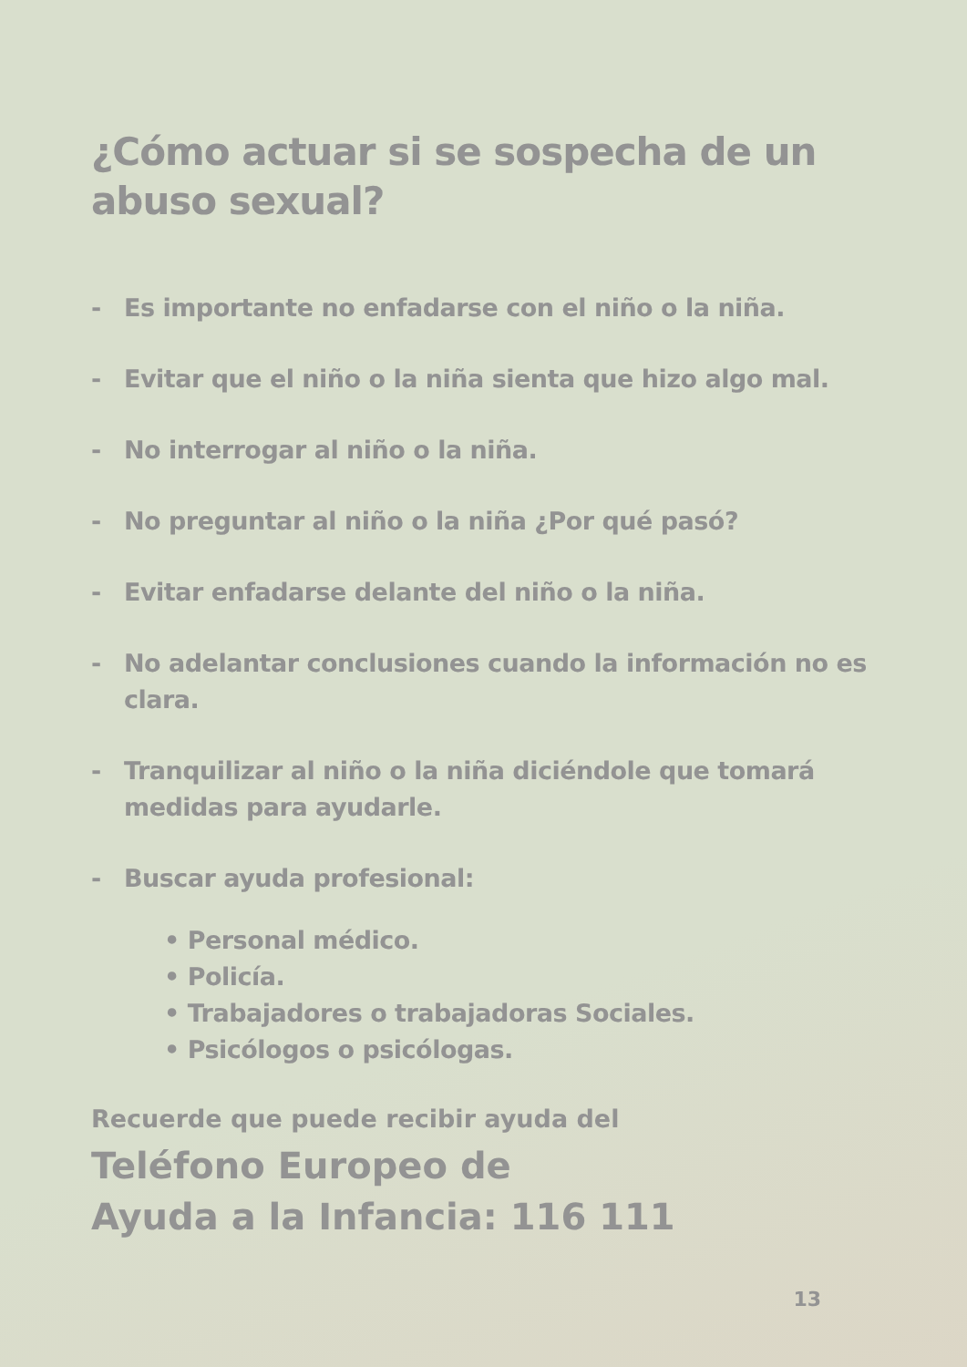¿Cómo actuar si se sospecha de un abuso sexual?
- Es importante no enfadarse con el niño o la niña.
- Evitar que el niño o la niña sienta que hizo algo mal.
- No interrogar al niño o la niña.
- No preguntar al niño o la niña ¿Por qué pasó?
- Evitar enfadarse delante del niño o la niña.
- No adelantar conclusiones cuando la información no es clara.
- Tranquilizar al niño o la niña diciéndole que tomará medidas para ayudarle.
- Buscar ayuda profesional:
• Personal médico.
• Policía.
• Trabajadores o trabajadoras Sociales.
• Psicólogos o psicólogas.
Recuerde que puede recibir ayuda del
Teléfono Europeo de
Ayuda a la Infancia: 116 111
13